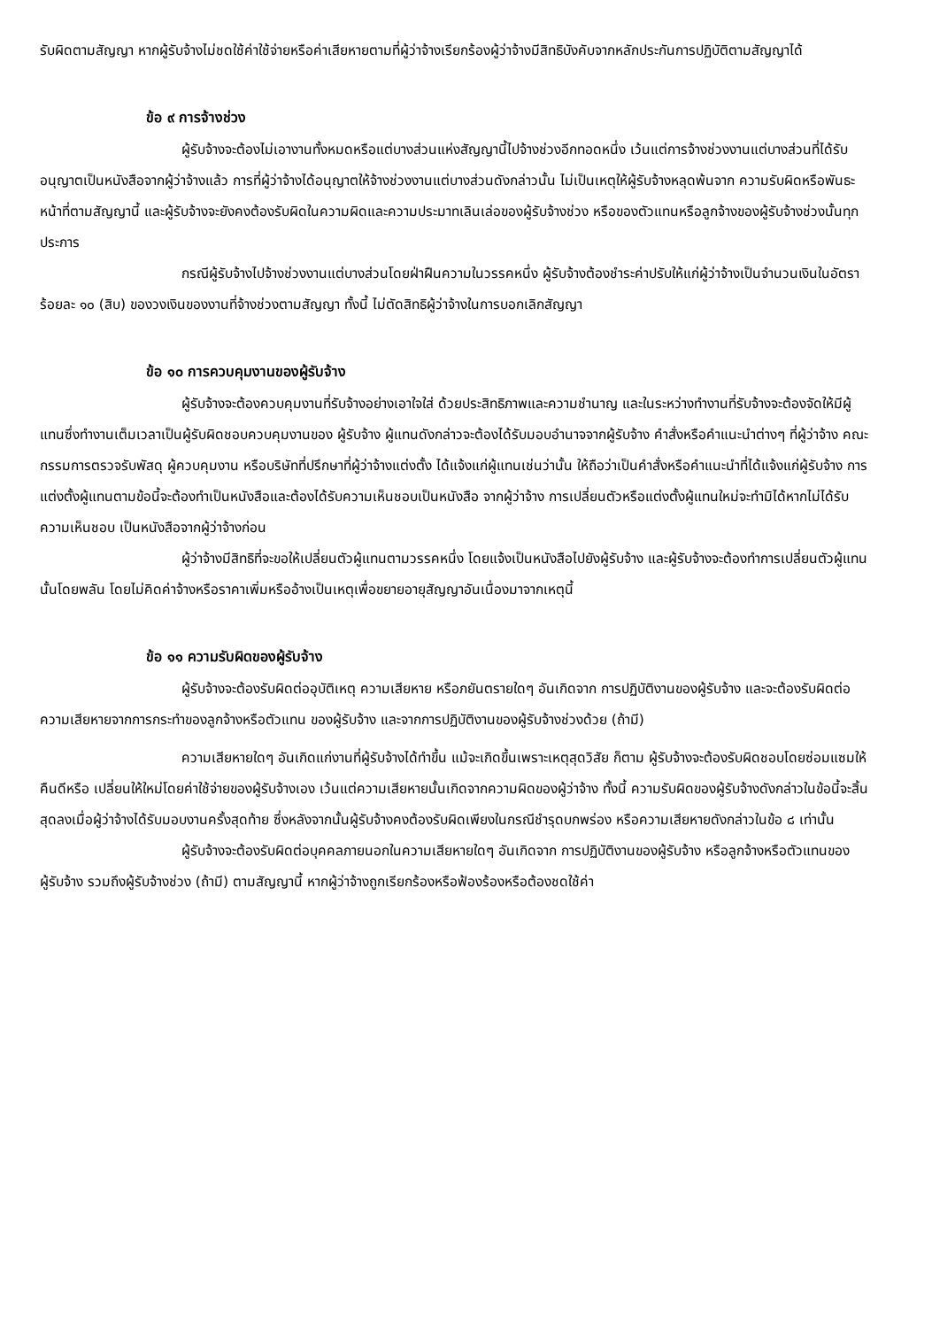รับผิดตามสัญญา หากผู้รับจ้างไม่ชดใช้ค่าใช้จ่ายหรือค่าเสียหายตามที่ผู้ว่าจ้างเรียกร้องผู้ว่าจ้างมีสิทธิบังคับจากหลักประกันการปฏิบัติตามสัญญาได้
ข้อ ๙ การจ้างช่วง
ผู้รับจ้างจะต้องไม่เอางานทั้งหมดหรือแต่บางส่วนแห่งสัญญานี้ไปจ้างช่วงอีกทอดหนึ่ง เว้นแต่การจ้างช่วงงานแต่บางส่วนที่ได้รับอนุญาตเป็นหนังสือจากผู้ว่าจ้างแล้ว การที่ผู้ว่าจ้างได้อนุญาตให้จ้างช่วงงานแต่บางส่วนดังกล่าวนั้น ไม่เป็นเหตุให้ผู้รับจ้างหลุดพ้นจาก ความรับผิดหรือพันธะหน้าที่ตามสัญญานี้ และผู้รับจ้างจะยังคงต้องรับผิดในความผิดและความประมาทเลินเล่อของผู้รับจ้างช่วง หรือของตัวแทนหรือลูกจ้างของผู้รับจ้างช่วงนั้นทุกประการ
กรณีผู้รับจ้างไปจ้างช่วงงานแต่บางส่วนโดยฝ่าฝืนความในวรรคหนึ่ง ผู้รับจ้างต้องชำระค่าปรับให้แก่ผู้ว่าจ้างเป็นจำนวนเงินในอัตราร้อยละ ๑๐ (สิบ) ของวงเงินของงานที่จ้างช่วงตามสัญญา ทั้งนี้ ไม่ตัดสิทธิผู้ว่าจ้างในการบอกเลิกสัญญา
ข้อ ๑๐ การควบคุมงานของผู้รับจ้าง
ผู้รับจ้างจะต้องควบคุมงานที่รับจ้างอย่างเอาใจใส่ ด้วยประสิทธิภาพและความชำนาญ และในระหว่างทำงานที่รับจ้างจะต้องจัดให้มีผู้แทนซึ่งทำงานเต็มเวลาเป็นผู้รับผิดชอบควบคุมงานของ ผู้รับจ้าง ผู้แทนดังกล่าวจะต้องได้รับมอบอำนาจจากผู้รับจ้าง คำสั่งหรือคำแนะนำต่างๆ ที่ผู้ว่าจ้าง คณะกรรมการตรวจรับพัสดุ ผู้ควบคุมงาน หรือบริษัทที่ปรึกษาที่ผู้ว่าจ้างแต่งตั้ง ได้แจ้งแก่ผู้แทนเช่นว่านั้น ให้ถือว่าเป็นคำสั่งหรือคำแนะนำที่ได้แจ้งแก่ผู้รับจ้าง การแต่งตั้งผู้แทนตามข้อนี้จะต้องทำเป็นหนังสือและต้องได้รับความเห็นชอบเป็นหนังสือ จากผู้ว่าจ้าง การเปลี่ยนตัวหรือแต่งตั้งผู้แทนใหม่จะทำมิได้หากไม่ได้รับความเห็นชอบ เป็นหนังสือจากผู้ว่าจ้างก่อน
ผู้ว่าจ้างมีสิทธิที่จะขอให้เปลี่ยนตัวผู้แทนตามวรรคหนึ่ง โดยแจ้งเป็นหนังสือไปยังผู้รับจ้าง และผู้รับจ้างจะต้องทำการเปลี่ยนตัวผู้แทนนั้นโดยพลัน โดยไม่คิดค่าจ้างหรือราคาเพิ่มหรืออ้างเป็นเหตุเพื่อขยายอายุสัญญาอันเนื่องมาจากเหตุนี้
ข้อ ๑๑ ความรับผิดของผู้รับจ้าง
ผู้รับจ้างจะต้องรับผิดต่ออุบัติเหตุ ความเสียหาย หรือภยันตรายใดๆ อันเกิดจาก การปฏิบัติงานของผู้รับจ้าง และจะต้องรับผิดต่อความเสียหายจากการกระทำของลูกจ้างหรือตัวแทน ของผู้รับจ้าง และจากการปฏิบัติงานของผู้รับจ้างช่วงด้วย (ถ้ามี)
ความเสียหายใดๆ อันเกิดแก่งานที่ผู้รับจ้างได้ทำขึ้น แม้จะเกิดขึ้นเพราะเหตุสุดวิสัย ก็ตาม ผู้รับจ้างจะต้องรับผิดชอบโดยซ่อมแซมให้คืนดีหรือ เปลี่ยนให้ใหม่โดยค่าใช้จ่ายของผู้รับจ้างเอง เว้นแต่ความเสียหายนั้นเกิดจากความผิดของผู้ว่าจ้าง ทั้งนี้ ความรับผิดของผู้รับจ้างดังกล่าวในข้อนี้จะสิ้นสุดลงเมื่อผู้ว่าจ้างได้รับมอบงานครั้งสุดท้าย ซึ่งหลังจากนั้นผู้รับจ้างคงต้องรับผิดเพียงในกรณีชำรุดบกพร่อง หรือความเสียหายดังกล่าวในข้อ ๘ เท่านั้น
ผู้รับจ้างจะต้องรับผิดต่อบุคคลภายนอกในความเสียหายใดๆ อันเกิดจาก การปฏิบัติงานของผู้รับจ้าง หรือลูกจ้างหรือตัวแทนของผู้รับจ้าง รวมถึงผู้รับจ้างช่วง (ถ้ามี) ตามสัญญานี้ หากผู้ว่าจ้างถูกเรียกร้องหรือฟ้องร้องหรือต้องชดใช้ค่า